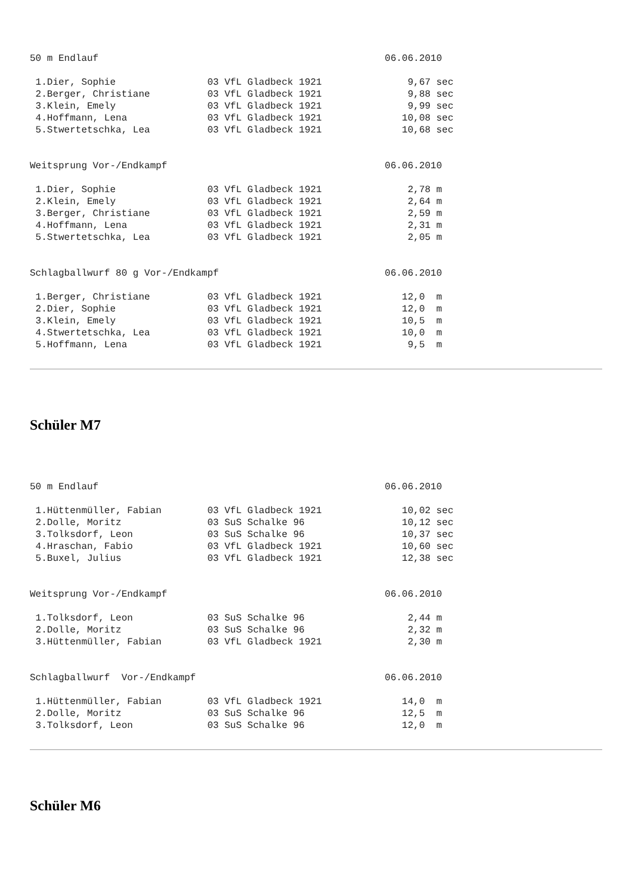50 m Endlauf                                                  06.06.2010

 1.Dier, Sophie                03 VfL Gladbeck 1921               9,67 sec
 2.Berger, Christiane          03 VfL Gladbeck 1921               9,88 sec
 3.Klein, Emely                03 VfL Gladbeck 1921               9,99 sec
 4.Hoffmann, Lena              03 VfL Gladbeck 1921              10,08 sec
 5.Stwertetschka, Lea          03 VfL Gladbeck 1921              10,68 sec


Weitsprung Vor-/Endkampf                                      06.06.2010

 1.Dier, Sophie                03 VfL Gladbeck 1921               2,78 m
 2.Klein, Emely                03 VfL Gladbeck 1921               2,64 m
 3.Berger, Christiane          03 VfL Gladbeck 1921               2,59 m
 4.Hoffmann, Lena              03 VfL Gladbeck 1921               2,31 m
 5.Stwertetschka, Lea          03 VfL Gladbeck 1921               2,05 m


Schlagballwurf 80 g Vor-/Endkampf                             06.06.2010

 1.Berger, Christiane          03 VfL Gladbeck 1921              12,0  m
 2.Dier, Sophie                03 VfL Gladbeck 1921              12,0  m
 3.Klein, Emely                03 VfL Gladbeck 1921              10,5  m
 4.Stwertetschka, Lea          03 VfL Gladbeck 1921              10,0  m
 5.Hoffmann, Lena              03 VfL Gladbeck 1921               9,5  m
Schüler M7
50 m Endlauf                                                  06.06.2010

 1.Hüttenmüller, Fabian        03 VfL Gladbeck 1921              10,02 sec
 2.Dolle, Moritz               03 SuS Schalke 96                 10,12 sec
 3.Tolksdorf, Leon             03 SuS Schalke 96                 10,37 sec
 4.Hraschan, Fabio             03 VfL Gladbeck 1921              10,60 sec
 5.Buxel, Julius               03 VfL Gladbeck 1921              12,38 sec


Weitsprung Vor-/Endkampf                                      06.06.2010

 1.Tolksdorf, Leon             03 SuS Schalke 96                  2,44 m
 2.Dolle, Moritz               03 SuS Schalke 96                  2,32 m
 3.Hüttenmüller, Fabian        03 VfL Gladbeck 1921               2,30 m


Schlagballwurf  Vor-/Endkampf                                 06.06.2010

 1.Hüttenmüller, Fabian        03 VfL Gladbeck 1921              14,0  m
 2.Dolle, Moritz               03 SuS Schalke 96                 12,5  m
 3.Tolksdorf, Leon             03 SuS Schalke 96                 12,0  m
Schüler M6